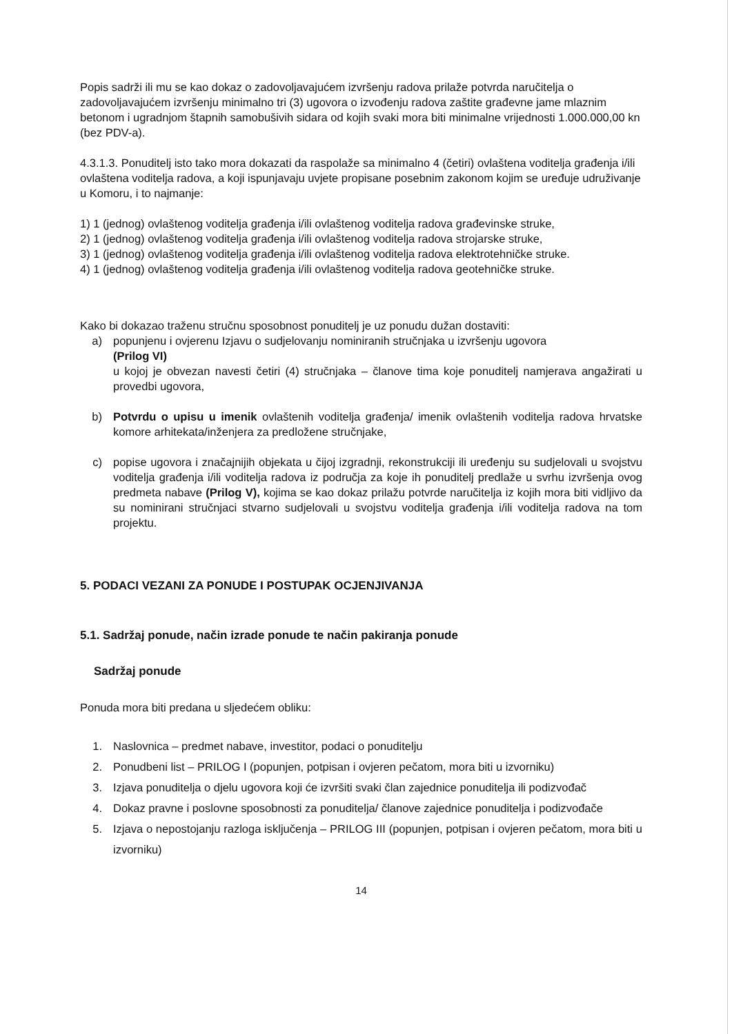Popis sadrži ili mu se kao dokaz o zadovoljavajućem izvršenju radova prilaže potvrda naručitelja o zadovoljavajućem izvršenju minimalno tri (3) ugovora o izvođenju radova zaštite građevne jame mlaznim betonom i ugradnjom štapnih samobušivih sidara od kojih svaki mora biti minimalne vrijednosti 1.000.000,00 kn (bez PDV-a).
4.3.1.3. Ponuditelj isto tako mora dokazati da raspolaže sa minimalno 4 (četiri) ovlaštena voditelja građenja i/ili ovlaštena voditelja radova, a koji ispunjavaju uvjete propisane posebnim zakonom kojim se uređuje udruživanje u Komoru, i to najmanje:
1) 1 (jednog) ovlaštenog voditelja građenja i/ili ovlaštenog voditelja radova građevinske struke,
2) 1 (jednog) ovlaštenog voditelja građenja i/ili ovlaštenog voditelja radova strojarske struke,
3) 1 (jednog) ovlaštenog voditelja građenja i/ili ovlaštenog voditelja radova elektrotehničke struke.
4) 1 (jednog) ovlaštenog voditelja građenja i/ili ovlaštenog voditelja radova geotehničke struke.
Kako bi dokazao traženu stručnu sposobnost ponuditelj je uz ponudu dužan dostaviti:
a) popunjenu i ovjerenu Izjavu o sudjelovanju nominiranih stručnjaka u izvršenju ugovora
(Prilog VI)
u kojoj je obvezan navesti četiri (4) stručnjaka – članove tima koje ponuditelj namjerava angažirati u provedbi ugovora,
b) Potvrdu o upisu u imenik ovlaštenih voditelja građenja/ imenik ovlaštenih voditelja radova hrvatske komore arhitekata/inženjera za predložene stručnjake,
c) popise ugovora i značajnijih objekata u čijoj izgradnji, rekonstrukciji ili uređenju su sudjelovali u svojstvu voditelja građenja i/ili voditelja radova iz područja za koje ih ponuditelj predlaže u svrhu izvršenja ovog predmeta nabave (Prilog V), kojima se kao dokaz prilažu potvrde naručitelja iz kojih mora biti vidljivo da su nominirani stručnjaci stvarno sudjelovali u svojstvu voditelja građenja i/ili voditelja radova na tom projektu.
5. PODACI VEZANI ZA PONUDE I POSTUPAK OCJENJIVANJA
5.1. Sadržaj ponude, način izrade ponude te način pakiranja ponude
Sadržaj ponude
Ponuda mora biti predana u sljedećem obliku:
1. Naslovnica – predmet nabave, investitor, podaci o ponuditelju
2. Ponudbeni list – PRILOG I (popunjen, potpisan i ovjeren pečatom, mora biti u izvorniku)
3. Izjava ponuditelja o djelu ugovora koji će izvršiti svaki član zajednice ponuditelja ili podizvođač
4. Dokaz pravne i poslovne sposobnosti za ponuditelja/ članove zajednice ponuditelja i podizvođače
5. Izjava o nepostojanju razloga isključenja – PRILOG III (popunjen, potpisan i ovjeren pečatom, mora biti u izvorniku)
14